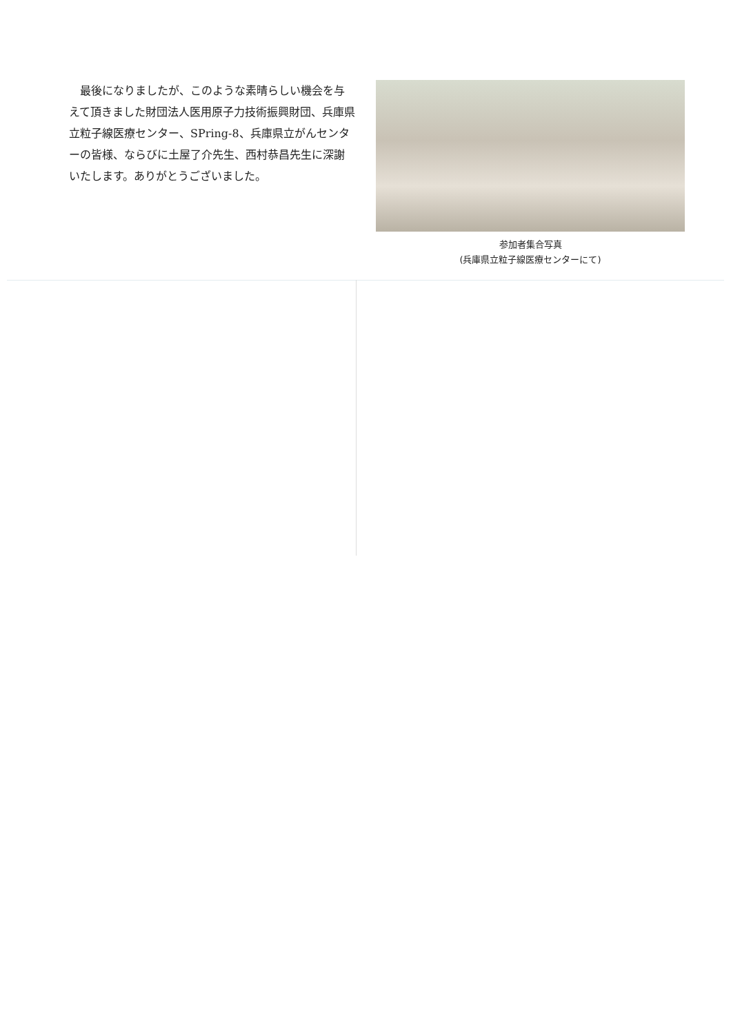最後になりましたが、このような素晴らしい機会を与えて頂きました財団法人医用原子力技術振興財団、兵庫県立粒子線医療センター、SPring-8、兵庫県立がんセンターの皆様、ならびに土屋了介先生、西村恭昌先生に深謝いたします。ありがとうございました。
参加者集合写真
(兵庫県立粒子線医療センターにて)